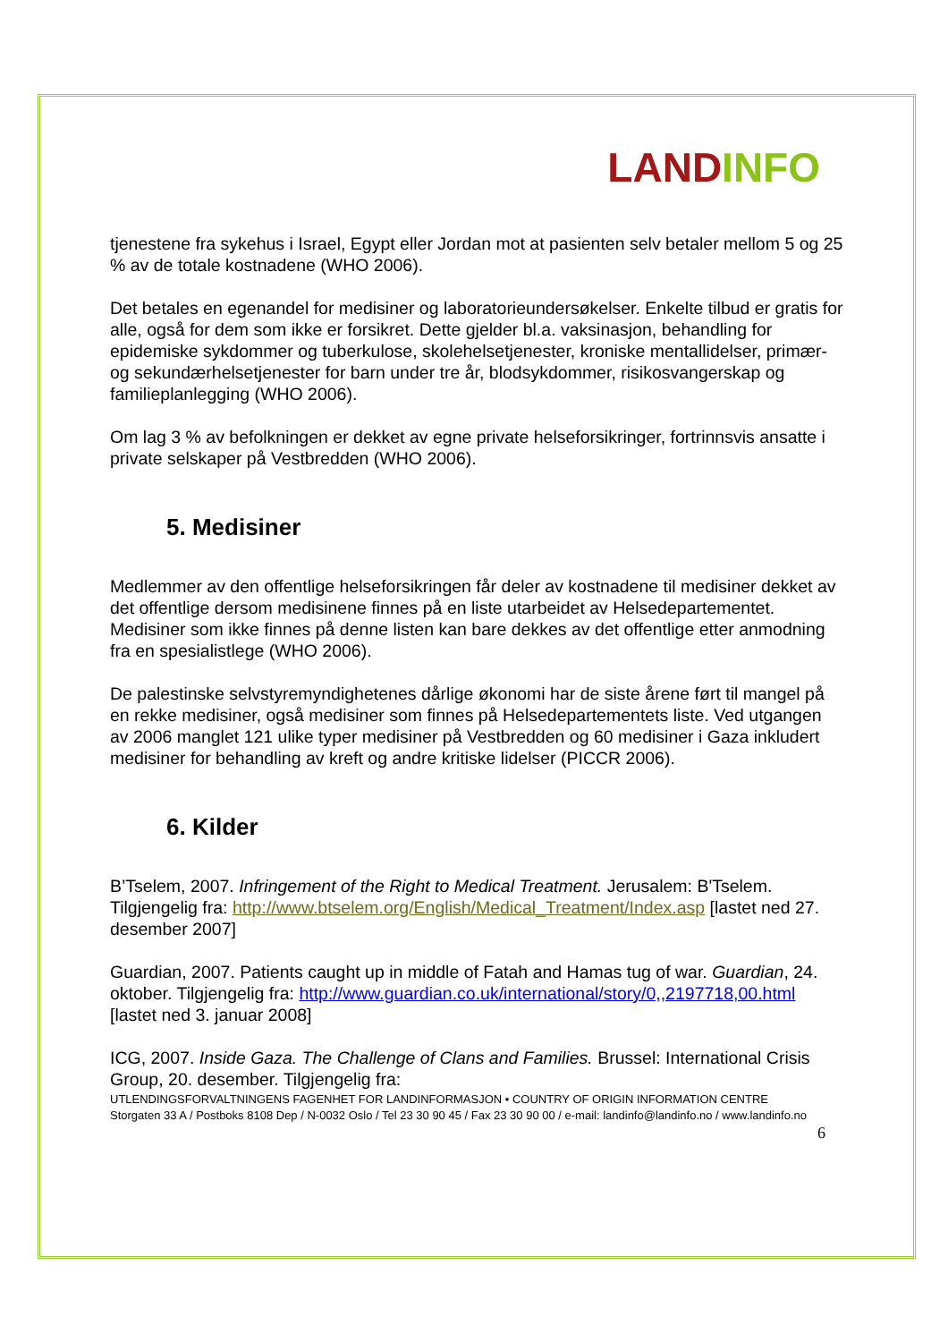LAND INFO
tjenestene fra sykehus i Israel, Egypt eller Jordan mot at pasienten selv betaler mellom 5 og 25 % av de totale kostnadene (WHO 2006).
Det betales en egenandel for medisiner og laboratorieundersøkelser. Enkelte tilbud er gratis for alle, også for dem som ikke er forsikret. Dette gjelder bl.a. vaksinasjon, behandling for epidemiske sykdommer og tuberkulose, skolehelsetjenester, kroniske mentallidelser, primær- og sekundærhelsetjenester for barn under tre år, blodsykdommer, risikosvangerskap og familieplanlegging (WHO 2006).
Om lag 3 % av befolkningen er dekket av egne private helseforsikringer, fortrinnsvis ansatte i private selskaper på Vestbredden (WHO 2006).
5. Medisiner
Medlemmer av den offentlige helseforsikringen får deler av kostnadene til medisiner dekket av det offentlige dersom medisinene finnes på en liste utarbeidet av Helsedepartementet. Medisiner som ikke finnes på denne listen kan bare dekkes av det offentlige etter anmodning fra en spesialistlege (WHO 2006).
De palestinske selvstyremyndighetenes dårlige økonomi har de siste årene ført til mangel på en rekke medisiner, også medisiner som finnes på Helsedepartementets liste. Ved utgangen av 2006 manglet 121 ulike typer medisiner på Vestbredden og 60 medisiner i Gaza inkludert medisiner for behandling av kreft og andre kritiske lidelser (PICCR 2006).
6. Kilder
B’Tselem, 2007. Infringement of the Right to Medical Treatment. Jerusalem: B'Tselem. Tilgjengelig fra: http://www.btselem.org/English/Medical_Treatment/Index.asp [lastet ned 27. desember 2007]
Guardian, 2007. Patients caught up in middle of Fatah and Hamas tug of war. Guardian, 24. oktober. Tilgjengelig fra: http://www.guardian.co.uk/international/story/0,,2197718,00.html [lastet ned 3. januar 2008]
ICG, 2007. Inside Gaza. The Challenge of Clans and Families. Brussel: International Crisis Group, 20. desember. Tilgjengelig fra:
UTLENDINGSFORVALTNINGENS FAGENHET FOR LANDINFORMASJON • COUNTRY OF ORIGIN INFORMATION CENTRE
Storgaten 33 A / Postboks 8108 Dep / N-0032 Oslo / Tel 23 30 90 45 / Fax 23 30 90 00 / e-mail: landinfo@landinfo.no / www.landinfo.no
6